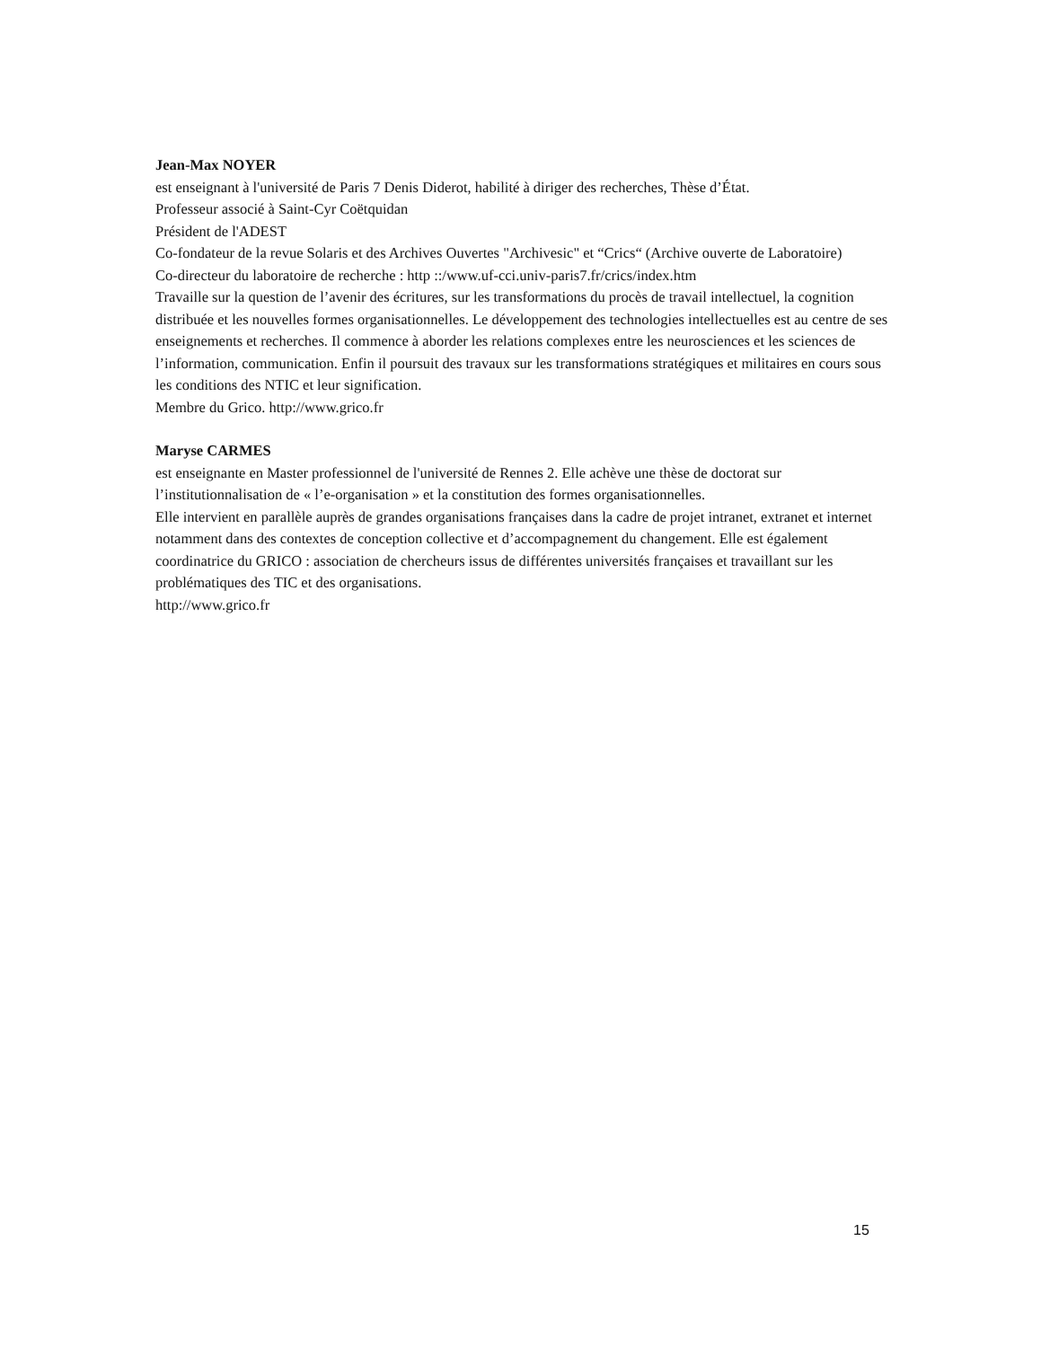Jean-Max NOYER
est enseignant à l'université de Paris 7 Denis Diderot, habilité à diriger des recherches, Thèse d’État.
Professeur associé à Saint-Cyr Coëtquidan
Président de l'ADEST
Co-fondateur de la revue Solaris et des Archives Ouvertes "Archivesic" et “Crics“ (Archive ouverte de Laboratoire)
Co-directeur du laboratoire de recherche : http ::/www.uf-cci.univ-paris7.fr/crics/index.htm
Travaille sur la question de l’avenir des écritures, sur les transformations du procès de travail intellectuel, la cognition distribuée et les nouvelles formes organisationnelles. Le développement des technologies intellectuelles est au centre de ses enseignements et recherches. Il commence à aborder les relations complexes entre les neurosciences et les sciences de l’information, communication. Enfin il poursuit des travaux sur les transformations stratégiques et militaires en cours sous les conditions des NTIC et leur signification.
Membre du Grico. http://www.grico.fr
Maryse CARMES
est enseignante en Master professionnel de l'université de Rennes 2. Elle achève une thèse de doctorat sur l’institutionnalisation de « l’e-organisation » et la constitution des formes organisationnelles.
Elle intervient en parallèle auprès de grandes organisations françaises dans la cadre de projet intranet, extranet et internet notamment dans des contextes de conception collective et d’accompagnement du changement. Elle est également coordinatrice du GRICO : association de chercheurs issus de différentes universités françaises et travaillant sur les problématiques des TIC et des organisations.
http://www.grico.fr
15